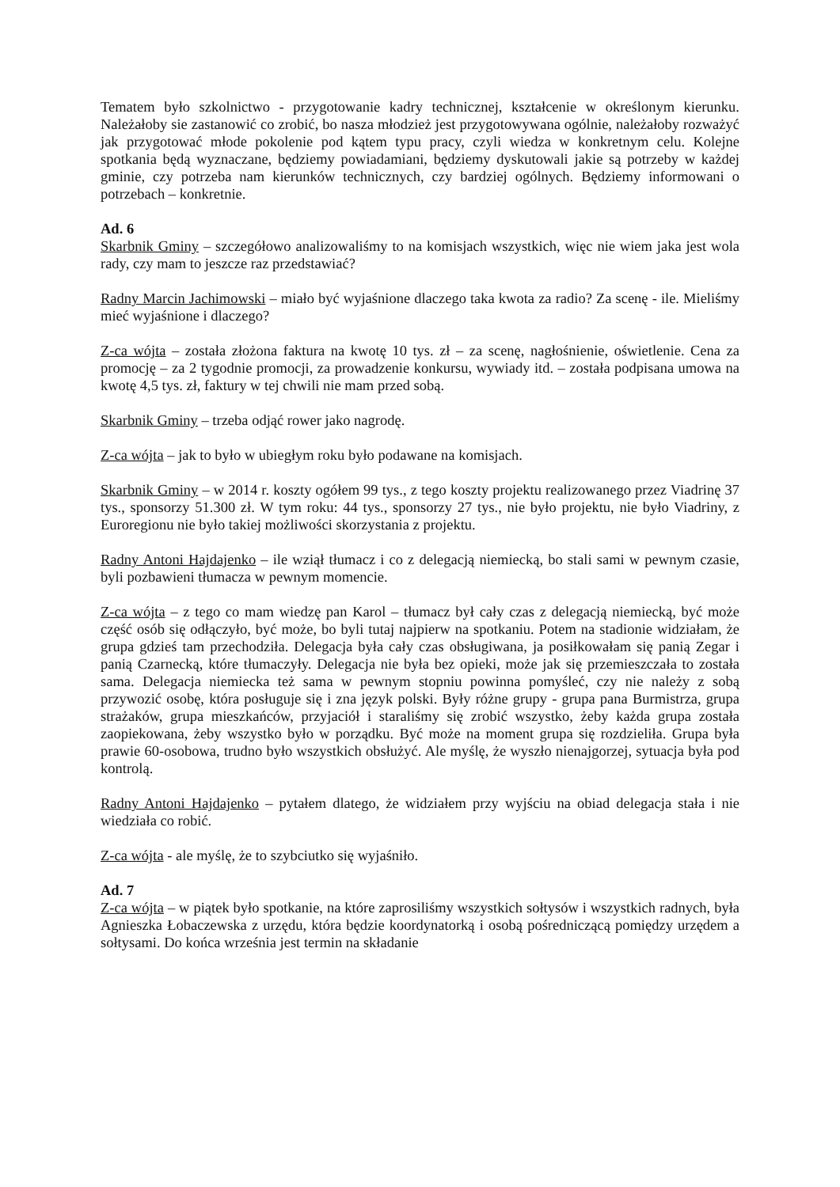Tematem było szkolnictwo - przygotowanie kadry technicznej, kształcenie w określonym kierunku. Należałoby sie zastanowić co zrobić, bo nasza młodzież jest przygotowywana ogólnie, należałoby rozważyć jak przygotować młode pokolenie pod kątem typu pracy, czyli wiedza w konkretnym celu. Kolejne spotkania będą wyznaczane, będziemy powiadamiani, będziemy dyskutowali jakie są potrzeby w każdej gminie, czy potrzeba nam kierunków technicznych, czy bardziej ogólnych. Będziemy informowani o potrzebach – konkretnie.
Ad. 6
Skarbnik Gminy – szczegółowo analizowaliśmy to na komisjach wszystkich, więc nie wiem jaka jest wola rady, czy mam to jeszcze raz przedstawiać?
Radny Marcin Jachimowski – miało być wyjaśnione dlaczego taka kwota za radio? Za scenę - ile. Mieliśmy mieć wyjaśnione i dlaczego?
Z-ca wójta – została złożona faktura na kwotę 10 tys. zł – za scenę, nagłośnienie, oświetlenie. Cena za promocję – za 2 tygodnie promocji, za prowadzenie konkursu, wywiady itd. – została podpisana umowa na kwotę 4,5 tys. zł, faktury w tej chwili nie mam przed sobą.
Skarbnik Gminy – trzeba odjąć rower jako nagrodę.
Z-ca wójta – jak to było w ubiegłym roku było podawane na komisjach.
Skarbnik Gminy – w 2014 r. koszty ogółem 99 tys., z tego koszty projektu realizowanego przez Viadrinę 37 tys., sponsorzy 51.300 zł. W tym roku: 44 tys., sponsorzy 27 tys., nie było projektu, nie było Viadriny, z Euroregionu nie było takiej możliwości skorzystania z projektu.
Radny Antoni Hajdajenko – ile wziął tłumacz i co z delegacją niemiecką, bo stali sami w pewnym czasie, byli pozbawieni tłumacza w pewnym momencie.
Z-ca wójta – z tego co mam wiedzę pan Karol – tłumacz był cały czas z delegacją niemiecką, być może część osób się odłączyło, być może, bo byli tutaj najpierw na spotkaniu. Potem na stadionie widziałam, że grupa gdzieś tam przechodziła. Delegacja była cały czas obsługiwana, ja posiłkowałam się panią Zegar i panią Czarnecką, które tłumaczyły. Delegacja nie była bez opieki, może jak się przemieszczała to została sama. Delegacja niemiecka też sama w pewnym stopniu powinna pomyśleć, czy nie należy z sobą przywozić osobę, która posługuje się i zna język polski. Były różne grupy - grupa pana Burmistrza, grupa strażaków, grupa mieszkańców, przyjaciół i staraliśmy się zrobić wszystko, żeby każda grupa została zaopiekowana, żeby wszystko było w porządku. Być może na moment grupa się rozdzieliła. Grupa była prawie 60-osobowa, trudno było wszystkich obsłużyć. Ale myślę, że wyszło nienajgorzej, sytuacja była pod kontrolą.
Radny Antoni Hajdajenko – pytałem dlatego, że widziałem przy wyjściu na obiad delegacja stała i nie wiedziała co robić.
Z-ca wójta - ale myślę, że to szybciutko się wyjaśniło.
Ad. 7
Z-ca wójta – w piątek było spotkanie, na które zaprosiliśmy wszystkich sołtysów i wszystkich radnych, była Agnieszka Łobaczewska z urzędu, która będzie koordynatorką i osobą pośredniczącą pomiędzy urzędem a sołtysami. Do końca września jest termin na składanie